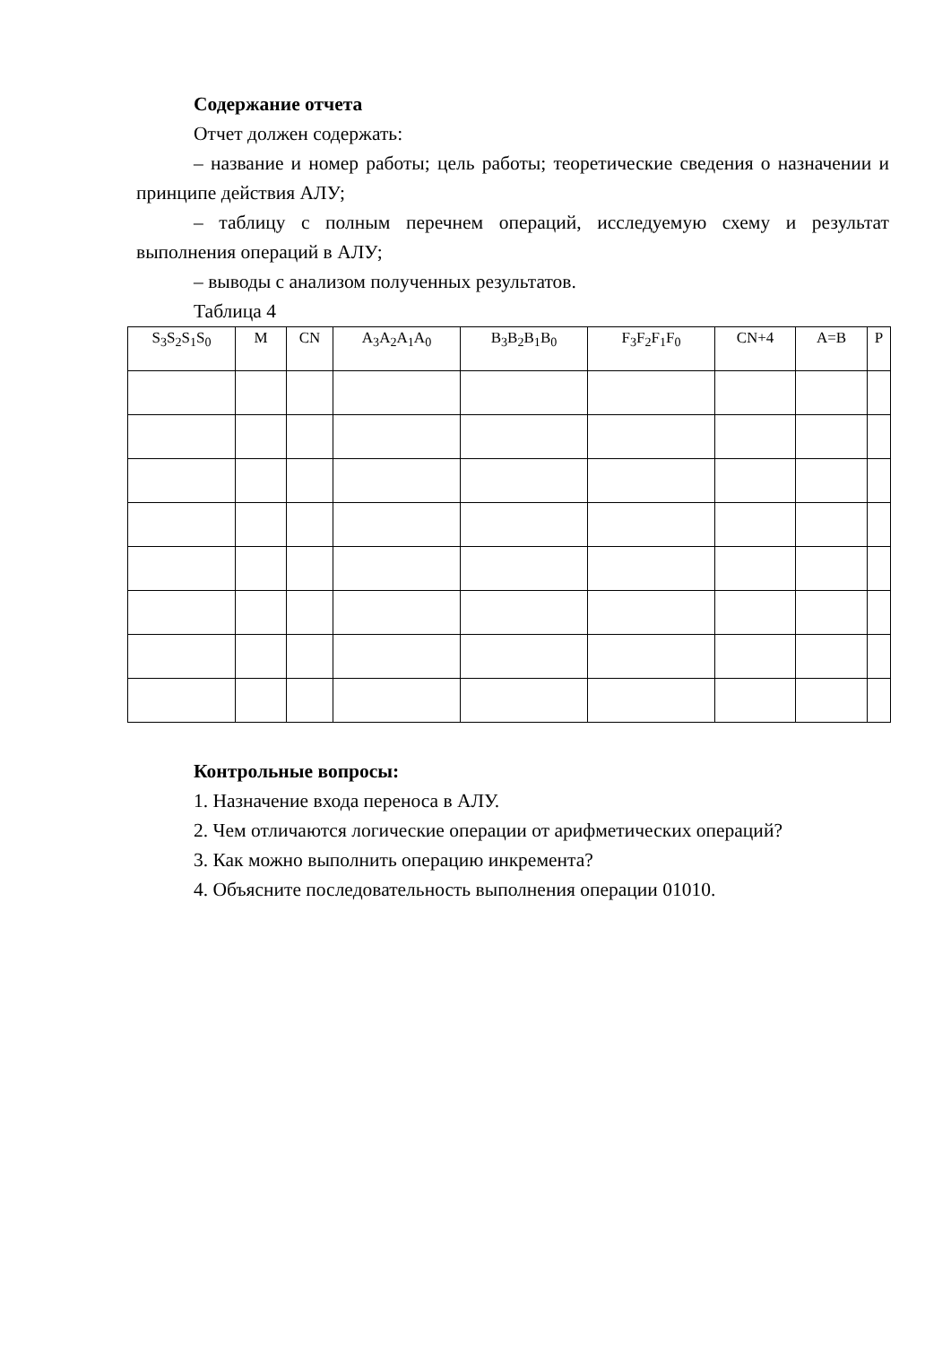Содержание отчета
Отчет должен содержать:
– название и номер работы; цель работы; теоретические сведения о назначении и принципе действия АЛУ;
– таблицу с полным перечнем операций, исследуемую схему и результат выполнения операций в АЛУ;
– выводы с анализом полученных результатов.
Таблица 4
| S<sub>3</sub>S<sub>2</sub>S<sub>1</sub>S<sub>0</sub> | M | CN | A<sub>3</sub>A<sub>2</sub>A<sub>1</sub>A<sub>0</sub> | B<sub>3</sub>B<sub>2</sub>B<sub>1</sub>B<sub>0</sub> | F<sub>3</sub>F<sub>2</sub>F<sub>1</sub>F<sub>0</sub> | CN+4 | A=B | P |
| --- | --- | --- | --- | --- | --- | --- | --- | --- |
Контрольные вопросы:
1. Назначение входа переноса в АЛУ.
2. Чем отличаются логические операции от арифметических операций?
3. Как можно выполнить операцию инкремента?
4. Объясните последовательность выполнения операции 01010.